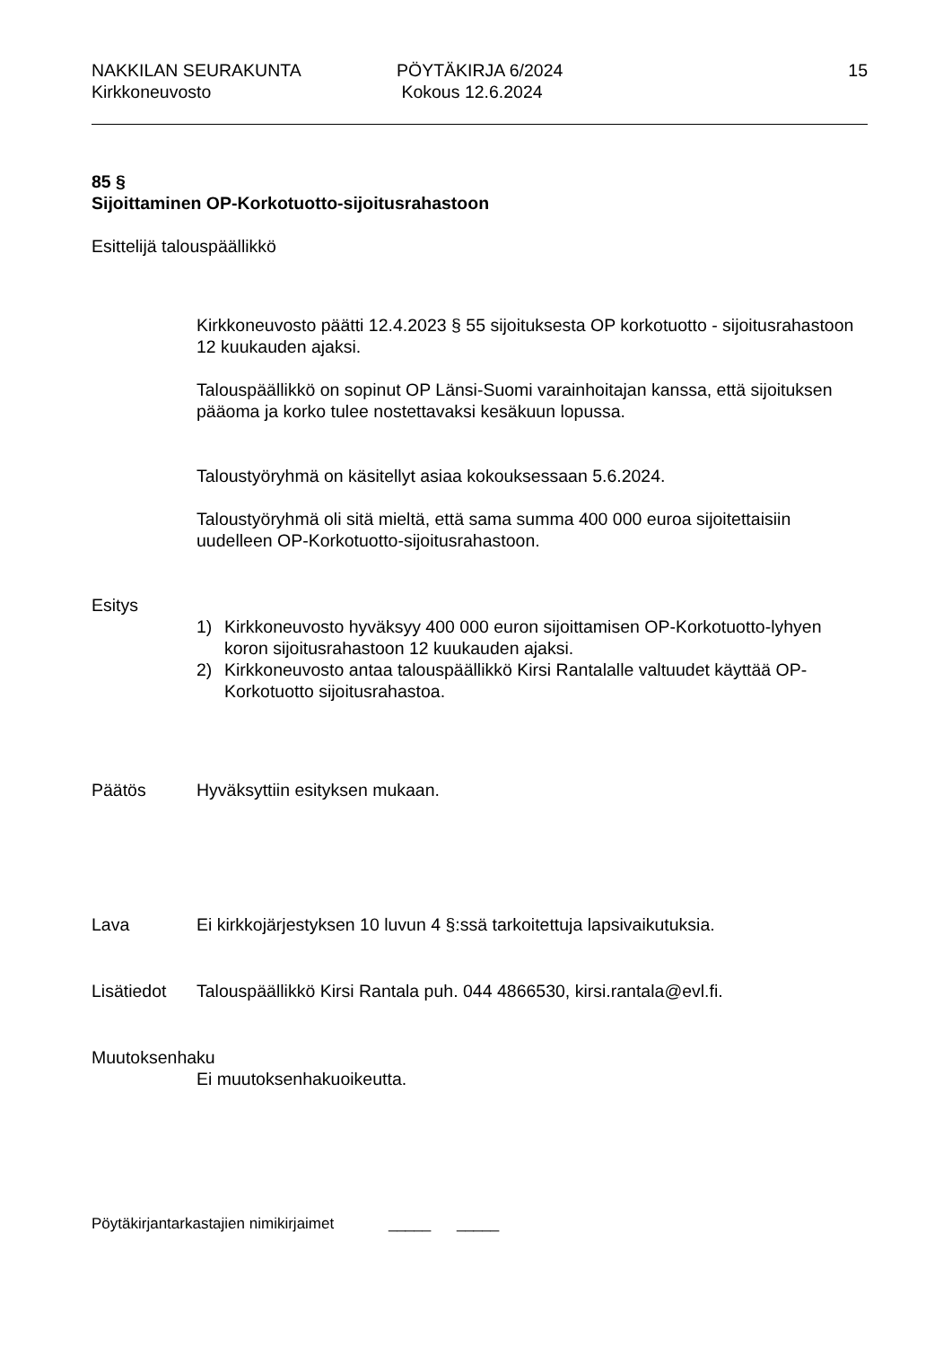NAKKILAN SEURAKUNTA PÖYTÄKIRJA 6/2024 15
Kirkkoneuvosto Kokous 12.6.2024
85 §
Sijoittaminen OP-Korkotuotto-sijoitusrahastoon
Esittelijä talouspäällikkö
Kirkkoneuvosto päätti 12.4.2023 § 55 sijoituksesta OP korkotuotto - sijoitusrahastoon 12 kuukauden ajaksi.
Talouspäällikkö on sopinut OP Länsi-Suomi varainhoitajan kanssa, että sijoituksen pääoma ja korko tulee nostettavaksi kesäkuun lopussa.
Taloustyöryhmä on käsitellyt asiaa kokouksessaan 5.6.2024.
Taloustyöryhmä oli sitä mieltä, että sama summa 400 000 euroa sijoitettaisiin uudelleen OP-Korkotuotto-sijoitusrahastoon.
Esitys
1) Kirkkoneuvosto hyväksyy 400 000 euron sijoittamisen OP-Korkotuotto-lyhyen koron sijoitusrahastoon 12 kuukauden ajaksi.
2) Kirkkoneuvosto antaa talouspäällikkö Kirsi Rantalalle valtuudet käyttää OP-Korkotuotto sijoitusrahastoa.
Päätös Hyväksyttiin esityksen mukaan.
Lava Ei kirkkojärjestyksen 10 luvun 4 §:ssä tarkoitettuja lapsivaikutuksia.
Lisätiedot Talouspäällikkö Kirsi Rantala puh. 044 4866530, kirsi.rantala@evl.fi.
Muutoksenhaku
Ei muutoksenhakuoikeutta.
Pöytäkirjantarkastajien nimikirjaimet _____ _____